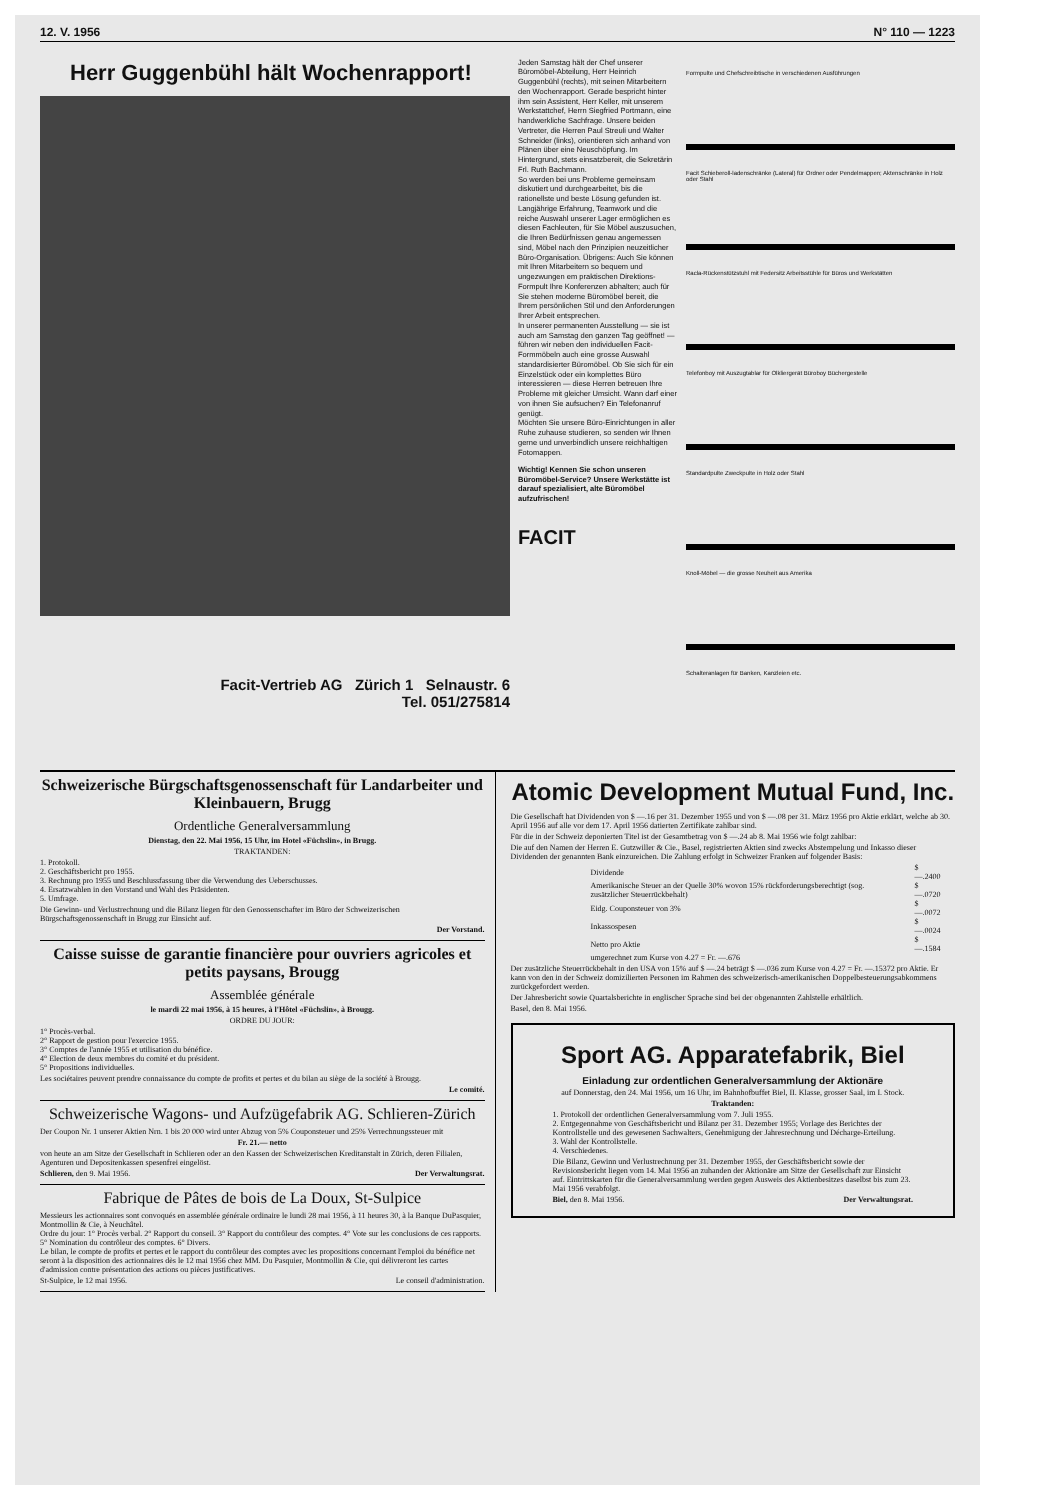12. V. 1956 N° 110 — 1223
Herr Guggenbühl hält Wochenrapport!
Facit-Vertrieb AG Zürich 1 Selnaustr. 6
Tel. 051/275814
Jeden Samstag hält der Chef unserer Büromöbel-Abteilung, Herr Heinrich Guggenbühl (rechts), mit seinen Mitarbeitern den Wochenrapport. Gerade bespricht hinter ihm sein Assistent, Herr Keller, mit unserem Werkstattchef, Herrn Siegfried Portmann, eine handwerkliche Sachfrage. Unsere beiden Vertreter, die Herren Paul Streuli und Walter Schneider (links), orientieren sich anhand von Plänen über eine Neuschöpfung. Im Hintergrund, stets einsatzbereit, die Sekretärin Frl. Ruth Bachmann.
So werden bei uns Probleme gemeinsam diskutiert und durchgearbeitet, bis die rationellste und beste Lösung gefunden ist. Langjährige Erfahrung, Teamwork und die reiche Auswahl unserer Lager ermöglichen es diesen Fachleuten, für Sie Möbel auszusuchen, die Ihren Bedürfnissen genau angemessen sind, Möbel nach den Prinzipien neuzeitlicher Büro-Organisation. Übrigens: Auch Sie können mit Ihren Mitarbeitern so bequem und ungezwungen em praktischen Direktions-Formpult Ihre Konferenzen abhalten; auch für Sie stehen moderne Büromöbel bereit, die Ihrem persönlichen Stil und den Anforderungen Ihrer Arbeit entsprechen.
In unserer permanenten Ausstellung — sie ist auch am Samstag den ganzen Tag geöffnet! — führen wir neben den individuellen Facit-Formmöbeln auch eine grosse Auswahl standardisierter Büromöbel. Ob Sie sich für ein Einzelstück oder ein komplettes Büro interessieren — diese Herren betreuen Ihre Probleme mit gleicher Umsicht. Wann darf einer von ihnen Sie aufsuchen? Ein Telefonanruf genügt.
Möchten Sie unsere Büro-Einrichtungen in aller Ruhe zuhause studieren, so senden wir Ihnen gerne und unverbindlich unsere reichhaltigen Fotomappen.
Wichtig! Kennen Sie schon unseren Büromöbel-Service? Unsere Werkstätte ist darauf spezialisiert, alte Büromöbel aufzufrischen!
FACIT
Formpulte und Chefschreibtische in verschiedenen Ausführungen
Facit Schieberoll-ladenschränke (Lateral) für Ordner oder Pendelmappen; Aktenschränke in Holz oder Stahl
Racla-Rückenstützstuhl mit Federsitz Arbeitsstühle für Büros und Werkstätten
Telefonboy mit Auszugtablar für Olkliergerät Büroboy Büchergestelle
Standardpulte Zweckpulte in Holz oder Stahl
Knoll-Möbel — die grosse Neuheit aus Amerika
Schalteranlagen für Banken, Kanzleien etc.
Schweizerische Bürgschaftsgenossenschaft für Landarbeiter und Kleinbauern, Brugg
Ordentliche Generalversammlung
Dienstag, den 22. Mai 1956, 15 Uhr, im Hotel «Füchslin», in Brugg.
TRAKTANDEN:
1. Protokoll.
2. Geschäftsbericht pro 1955.
3. Rechnung pro 1955 und Beschlussfassung über die Verwendung des Ueberschusses.
4. Ersatzwahlen in den Vorstand und Wahl des Präsidenten.
5. Umfrage.
Die Gewinn- und Verlustrechnung und die Bilanz liegen für den Genossenschafter im Büro der Schweizerischen Bürgschaftsgenossenschaft in Brugg zur Einsicht auf.
Der Vorstand.
Caisse suisse de garantie financière pour ouvriers agricoles et petits paysans, Brougg
Assemblée générale
le mardi 22 mai 1956, à 15 heures, à l'Hôtel «Füchslin», à Brougg.
ORDRE DU JOUR:
1° Procès-verbal.
2° Rapport de gestion pour l'exercice 1955.
3° Comptes de l'année 1955 et utilisation du bénéfice.
4° Election de deux membres du comité et du président.
5° Propositions individuelles.
Les sociétaires peuvent prendre connaissance du compte de profits et pertes et du bilan au siège de la société à Brougg.
Le comité.
Schweizerische Wagons- und Aufzügefabrik AG. Schlieren-Zürich
Der Coupon Nr. 1 unserer Aktien Nrn. 1 bis 20 000 wird unter Abzug von 5% Couponsteuer und 25% Verrechnungssteuer mit
Fr. 21.— netto
von heute an am Sitze der Gesellschaft in Schlieren oder an den Kassen der Schweizerischen Kreditanstalt in Zürich, deren Filialen, Agenturen und Depositenkassen spesenfrei eingelöst.
Schlieren, den 9. Mai 1956. Der Verwaltungsrat.
Fabrique de Pâtes de bois de La Doux, St-Sulpice
Messieurs les actionnaires sont convoqués en assemblée générale ordinaire le lundi 28 mai 1956, à 11 heures 30, à la Banque DuPasquier, Montmollin & Cie, à Neuchâtel.
Ordre du jour: 1° Procès verbal. 2° Rapport du conseil. 3° Rapport du contrôleur des comptes. 4° Vote sur les conclusions de ces rapports. 5° Nomination du contrôleur des comptes. 6° Divers.
Le bilan, le compte de profits et pertes et le rapport du contrôleur des comptes avec les propositions concernant l'emploi du bénéfice net seront à la disposition des actionnaires dès le 12 mai 1956 chez MM. Du Pasquier, Montmollin & Cie, qui délivreront les cartes d'admission contre présentation des actions ou pièces justificatives.
St-Sulpice, le 12 mai 1956. Le conseil d'administration.
Atomic Development Mutual Fund, Inc.
Die Gesellschaft hat Dividenden von $ —.16 per 31. Dezember 1955 und von $ —.08 per 31. März 1956 pro Aktie erklärt, welche ab 30. April 1956 auf alle vor dem 17. April 1956 datierten Zertifikate zahlbar sind.
Für die in der Schweiz deponierten Titel ist der Gesamtbetrag von $ —.24 ab 8. Mai 1956 wie folgt zahlbar:
Die auf den Namen der Herren E. Gutzwiller & Cie., Basel, registrierten Aktien sind zwecks Abstempelung und Inkasso dieser Dividenden der genannten Bank einzureichen. Die Zahlung erfolgt in Schweizer Franken auf folgender Basis:
| Dividende | $ —.2400 |
| Amerikanische Steuer an der Quelle 30% wovon 15% rückforderungsberechtigt (sog. zusätzlicher Steuerrückbehalt) | $ —.0720 |
| Eidg. Couponsteuer von 3% | $ —.0072 |
| Inkassospesen | $ —.0024 |
| Netto pro Aktie | $ —.1584 |
| umgerechnet zum Kurse von 4.27 = Fr. —.676 | |
Der zusätzliche Steuerrückbehalt in den USA von 15% auf $ —.24 beträgt $ —.036 zum Kurse von 4.27 = Fr. —.15372 pro Aktie. Er kann von den in der Schweiz domizilierten Personen im Rahmen des schweizerisch-amerikanischen Doppelbesteuerungsabkommens zurückgefordert werden.
Der Jahresbericht sowie Quartalsberichte in englischer Sprache sind bei der obgenannten Zahlstelle erhältlich.
Basel, den 8. Mai 1956.
Sport AG. Apparatefabrik, Biel
Einladung zur ordentlichen Generalversammlung der Aktionäre
auf Donnerstag, den 24. Mai 1956, um 16 Uhr, im Bahnhofbuffet Biel, II. Klasse, grosser Saal, im I. Stock.
Traktanden:
1. Protokoll der ordentlichen Generalversammlung vom 7. Juli 1955.
2. Entgegennahme von Geschäftsbericht und Bilanz per 31. Dezember 1955; Vorlage des Berichtes der Kontrollstelle und des gewesenen Sachwalters, Genehmigung der Jahresrechnung und Décharge-Erteilung.
3. Wahl der Kontrollstelle.
4. Verschiedenes.
Die Bilanz, Gewinn und Verlustrechnung per 31. Dezember 1955, der Geschäftsbericht sowie der Revisionsbericht liegen vom 14. Mai 1956 an zuhanden der Aktionäre am Sitze der Gesellschaft zur Einsicht auf. Eintrittskarten für die Generalversammlung werden gegen Ausweis des Aktienbesitzes daselbst bis zum 23. Mai 1956 verabfolgt.
Biel, den 8. Mai 1956. Der Verwaltungsrat.